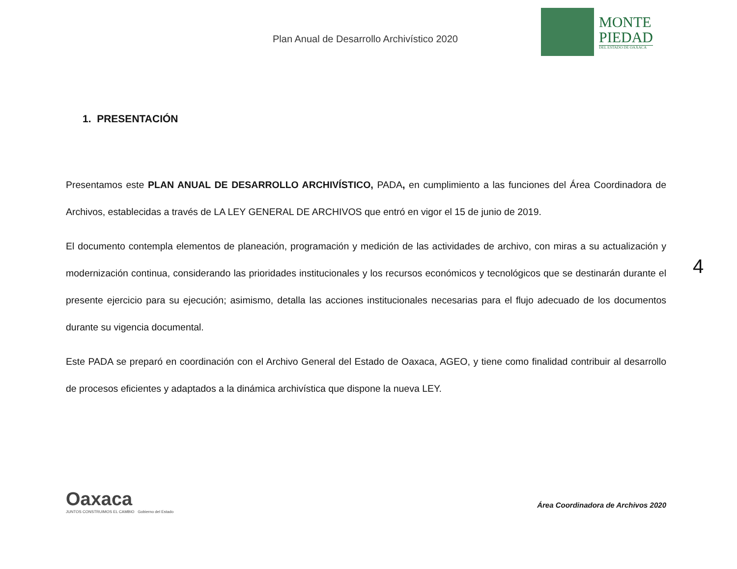Plan Anual de Desarrollo Archivístico 2020
MONTE
PIEDAD
DEL ESTADO DE OAXACA
1. PRESENTACIÓN
Presentamos este PLAN ANUAL DE DESARROLLO ARCHIVÍSTICO, PADA, en cumplimiento a las funciones del Área Coordinadora de Archivos, establecidas a través de LA LEY GENERAL DE ARCHIVOS que entró en vigor el 15 de junio de 2019.
El documento contempla elementos de planeación, programación y medición de las actividades de archivo, con miras a su actualización y modernización continua, considerando las prioridades institucionales y los recursos económicos y tecnológicos que se destinarán durante el presente ejercicio para su ejecución; asimismo, detalla las acciones institucionales necesarias para el flujo adecuado de los documentos durante su vigencia documental.
Este PADA se preparó en coordinación con el Archivo General del Estado de Oaxaca, AGEO, y tiene como finalidad contribuir al desarrollo de procesos eficientes y adaptados a la dinámica archivística que dispone la nueva LEY.
4
Oaxaca
JUNTOS CONSTRUIMOS EL CAMBIO Gobierno del Estado
Área Coordinadora de Archivos 2020